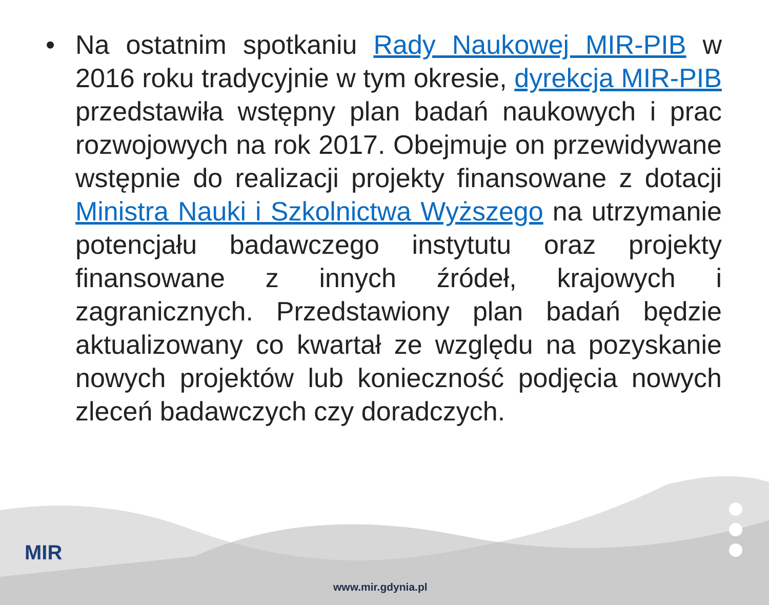• Na ostatnim spotkaniu Rady Naukowej MIR-PIB w 2016 roku tradycyjnie w tym okresie, dyrekcja MIR-PIB przedstawiła wstępny plan badań naukowych i prac rozwojowych na rok 2017. Obejmuje on przewidywane wstępnie do realizacji projekty finansowane z dotacji Ministra Nauki i Szkolnictwa Wyższego na utrzymanie potencjału badawczego instytutu oraz projekty finansowane z innych źródeł, krajowych i zagranicznych. Przedstawiony plan badań będzie aktualizowany co kwartał ze względu na pozyskanie nowych projektów lub konieczność podjęcia nowych zleceń badawczych czy doradczych.
MIR
www.mir.gdynia.pl